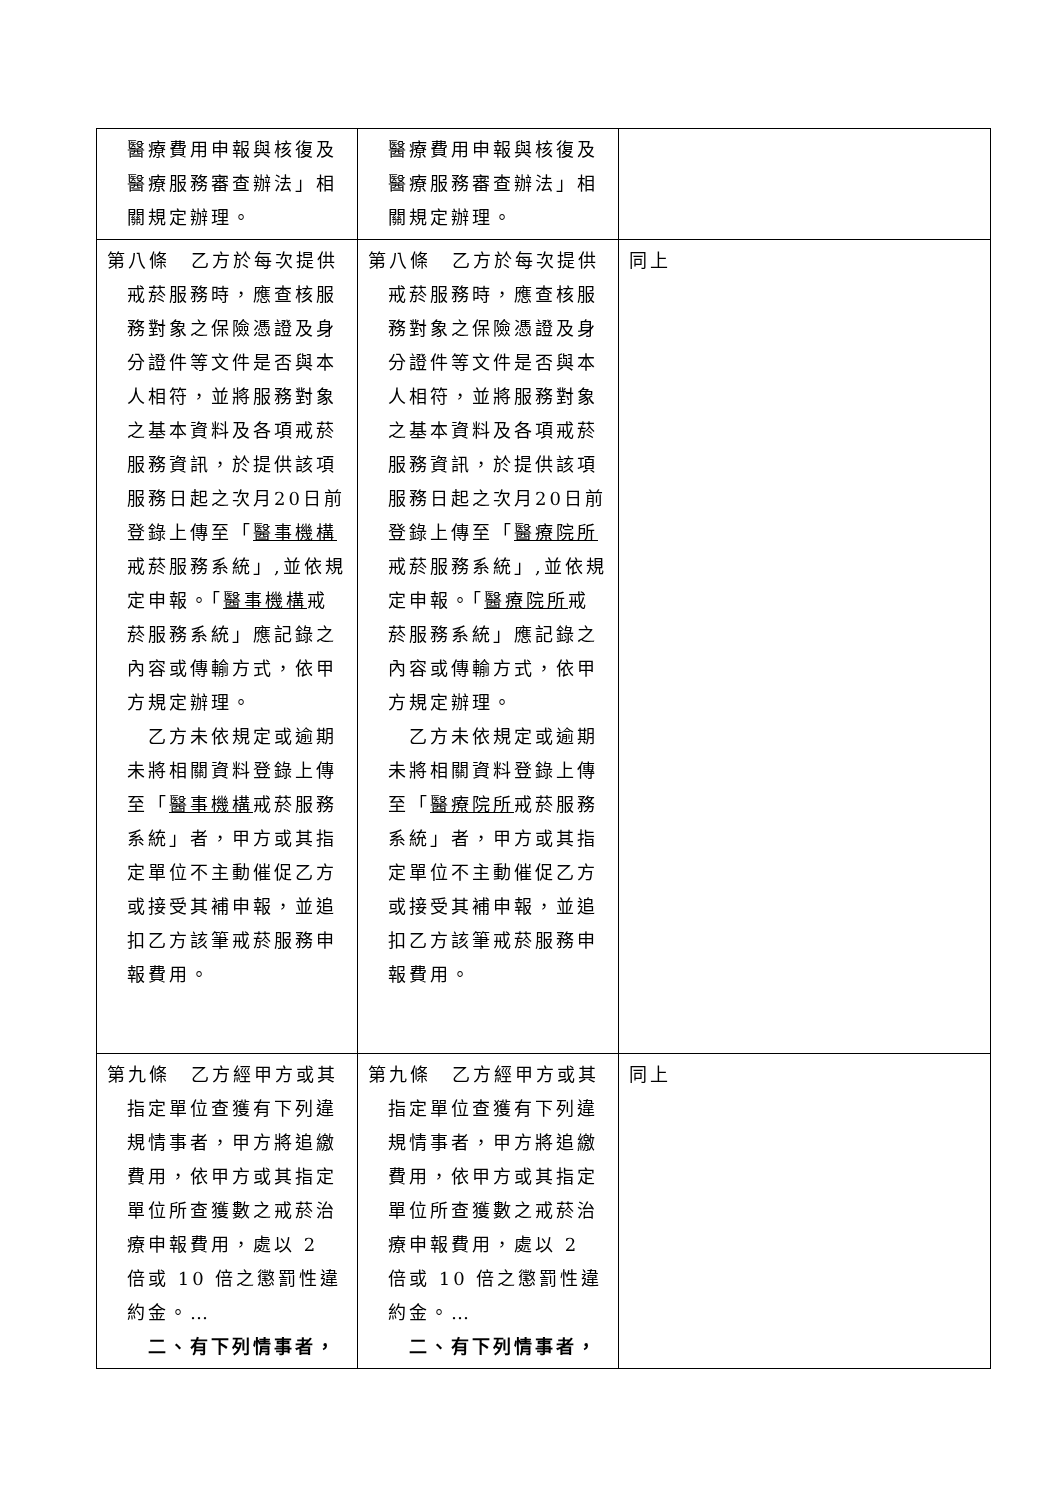| 醫療費用申報與核復及醫療服務審查辦法」相關規定辦理。 | 醫療費用申報與核復及醫療服務審查辦法」相關規定辦理。 | |
| 第八條 乙方於每次提供戒菸服務時，應查核服務對象之保險憑證及身分證件等文件是否與本人相符，並將服務對象之基本資料及各項戒菸服務資訊，於提供該項服務日起之次月20日前登錄上傳至「 醫事機構 戒菸服務系統」,並依規定申報。「 醫事機構 戒菸服務系統」應記錄之內容或傳輸方式，依甲方規定辦理。 乙方未依規定或逾期未將相關資料登錄上傳至「 醫事機構 戒菸服務系統」者，甲方或其指定單位不主動催促乙方或接受其補申報，並追扣乙方該筆戒菸服務申報費用。 | 第八條 乙方於每次提供戒菸服務時，應查核服務對象之保險憑證及身分證件等文件是否與本人相符，並將服務對象之基本資料及各項戒菸服務資訊，於提供該項服務日起之次月20日前登錄上傳至「 醫療院所 戒菸服務系統」,並依規定申報。「 醫療院所 戒菸服務系統」應記錄之內容或傳輸方式，依甲方規定辦理。 乙方未依規定或逾期未將相關資料登錄上傳至「 醫療院所 戒菸服務系統」者，甲方或其指定單位不主動催促乙方或接受其補申報，並追扣乙方該筆戒菸服務申報費用。 | 同上 |
| 第九條 乙方經甲方或其指定單位查獲有下列違規情事者，甲方將追繳費用，依甲方或其指定單位所查獲數之戒菸治療申報費用，處以 2 倍或 10 倍之懲罰性違約金。… 二、有下列情事者， | 第九條 乙方經甲方或其指定單位查獲有下列違規情事者，甲方將追繳費用，依甲方或其指定單位所查獲數之戒菸治療申報費用，處以 2 倍或 10 倍之懲罰性違約金。… 二、有下列情事者， | 同上 |